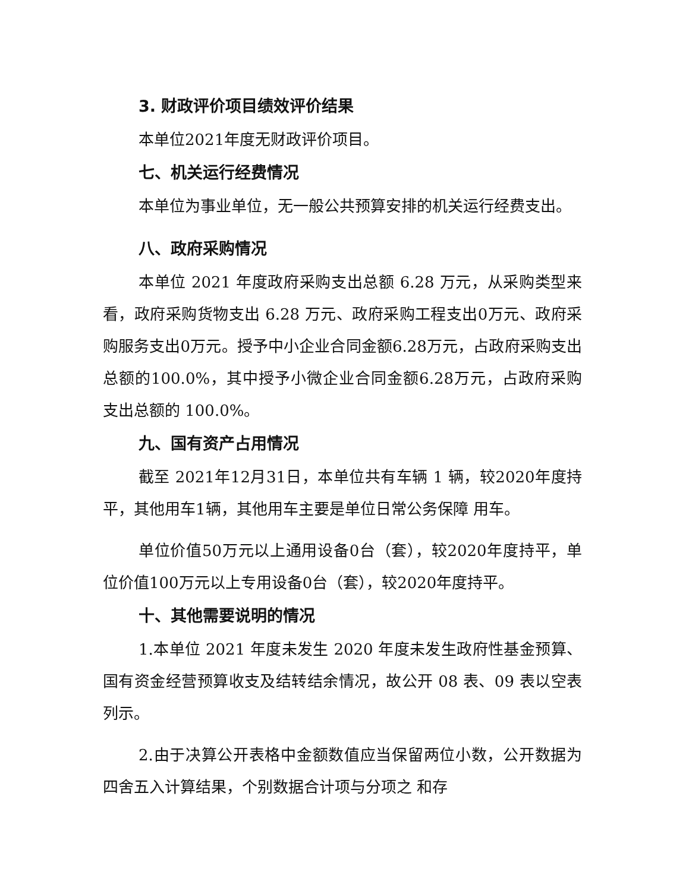3. 财政评价项目绩效评价结果
本单位2021年度无财政评价项目。
七、机关运行经费情况
本单位为事业单位，无一般公共预算安排的机关运行经费支出。
八、政府采购情况
本单位 2021 年度政府采购支出总额 6.28 万元，从采购类型来看，政府采购货物支出 6.28 万元、政府采购工程支出0万元、政府采购服务支出0万元。授予中小企业合同金额6.28万元，占政府采购支出总额的100.0%，其中授予小微企业合同金额6.28万元，占政府采购支出总额的 100.0%。
九、国有资产占用情况
截至 2021年12月31日，本单位共有车辆 1 辆，较2020年度持平，其他用车1辆，其他用车主要是单位日常公务保障 用车。
单位价值50万元以上通用设备0台（套），较2020年度持平，单位价值100万元以上专用设备0台（套），较2020年度持平。
十、其他需要说明的情况
1.本单位 2021 年度未发生 2020 年度未发生政府性基金预算、国有资金经营预算收支及结转结余情况，故公开 08 表、09 表以空表列示。
2.由于决算公开表格中金额数值应当保留两位小数，公开数据为四舍五入计算结果，个别数据合计项与分项之 和存